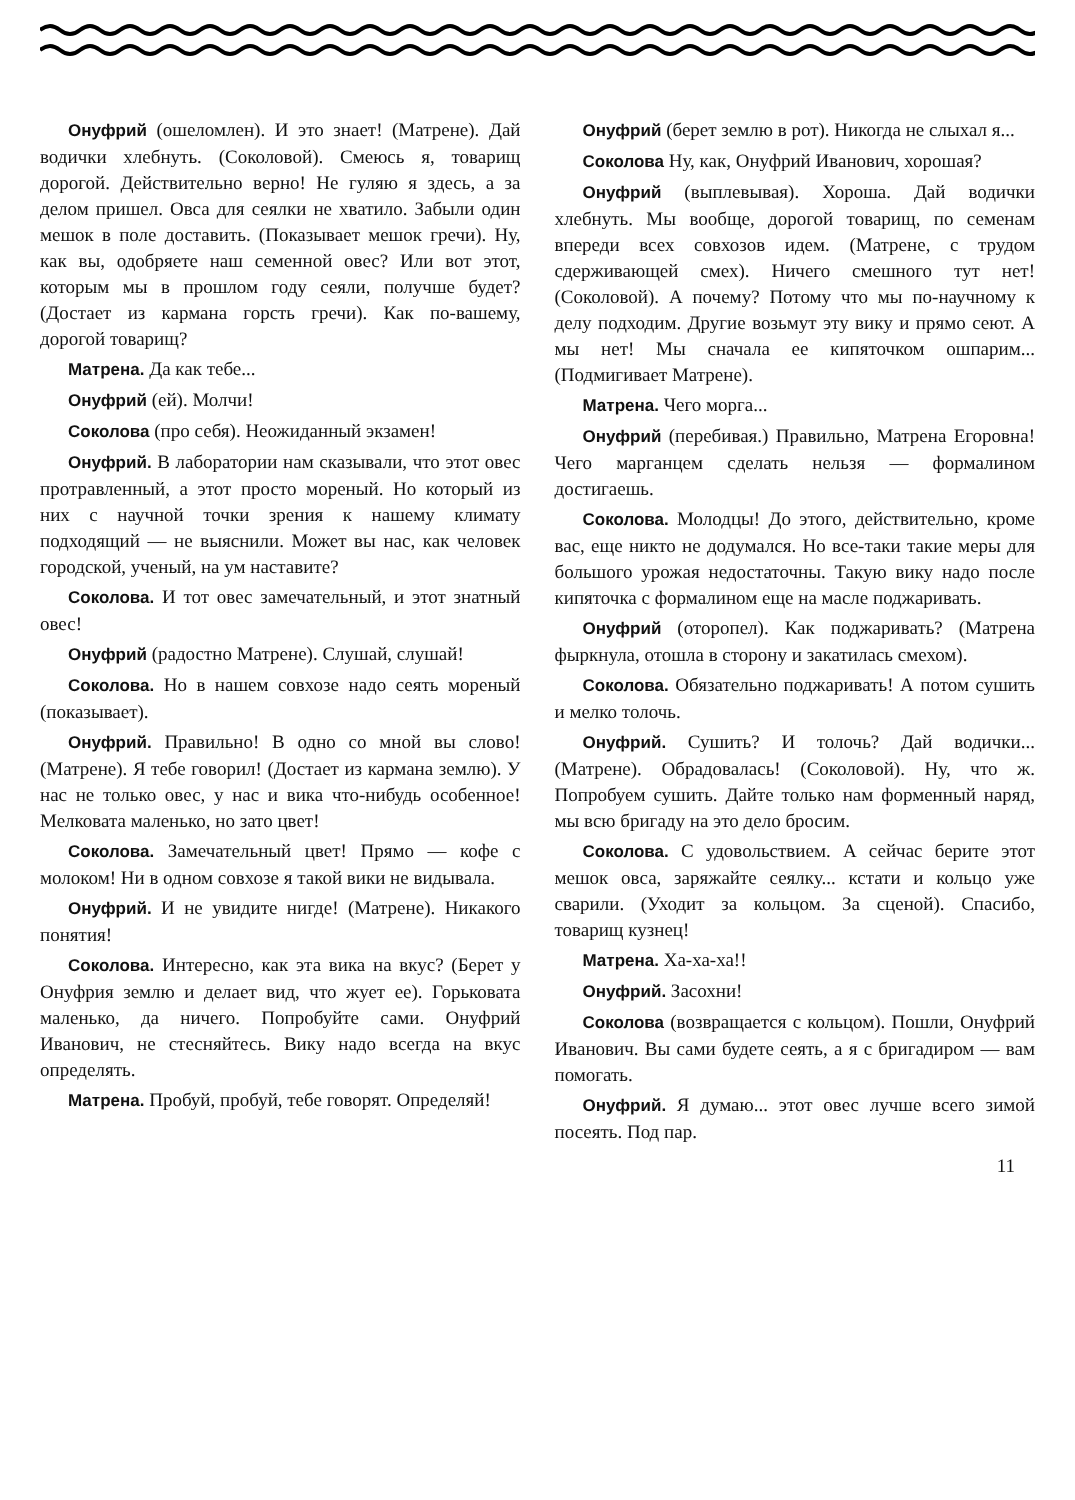Онуфрий (ошеломлен). И это знает! (Матрене). Дай водички хлебнуть. (Соколовой). Смеюсь я, товарищ дорогой. Действительно верно! Не гуляю я здесь, а за делом пришел. Овса для сеялки не хватило. Забыли один мешок в поле доставить. (Показывает мешок гречи). Ну, как вы, одобряете наш семенной овес? Или вот этот, которым мы в прошлом году сеяли, получше будет? (Достает из кармана горсть гречи). Как по-вашему, дорогой товарищ?
Матрена. Да как тебе...
Онуфрий (ей). Молчи!
Соколова (про себя). Неожиданный экзамен!
Онуфрий. В лаборатории нам сказывали, что этот овес протравленный, а этот просто мореный. Но который из них с научной точки зрения к нашему климату подходящий — не выяснили. Может вы нас, как человек городской, ученый, на ум наставите?
Соколова. И тот овес замечательный, и этот знатный овес!
Онуфрий (радостно Матрене). Слушай, слушай!
Соколова. Но в нашем совхозе надо сеять мореный (показывает).
Онуфрий. Правильно! В одно со мной вы слово! (Матрене). Я тебе говорил! (Достает из кармана землю). У нас не только овес, у нас и вика что-нибудь особенное! Мелковата маленько, но зато цвет!
Соколова. Замечательный цвет! Прямо — кофе с молоком! Ни в одном совхозе я такой вики не видывала.
Онуфрий. И не увидите нигде! (Матрене). Никакого понятия!
Соколова. Интересно, как эта вика на вкус? (Берет у Онуфрия землю и делает вид, что жует ее). Горьковата маленько, да ничего. Попробуйте сами. Онуфрий Иванович, не стесняйтесь. Вику надо всегда на вкус определять.
Матрена. Пробуй, пробуй, тебе говорят. Определяй!
Онуфрий (берет землю в рот). Никогда не слыхал я...
Соколова Ну, как, Онуфрий Иванович, хорошая?
Онуфрий (выплевывая). Хороша. Дай водички хлебнуть. Мы вообще, дорогой товарищ, по семенам впереди всех совхозов идем. (Матрене, с трудом сдерживающей смех). Ничего смешного тут нет! (Соколовой). А почему? Потому что мы по-научному к делу подходим. Другие возьмут эту вику и прямо сеют. А мы нет! Мы сначала ее кипяточком ошпарим... (Подмигивает Матрене).
Матрена. Чего морга...
Онуфрий (перебивая.) Правильно, Матрена Егоровна! Чего марганцем сделать нельзя — формалином достигаешь.
Соколова. Молодцы! До этого, действительно, кроме вас, еще никто не додумался. Но все-таки такие меры для большого урожая недостаточны. Такую вику надо после кипяточка с формалином еще на масле поджаривать.
Онуфрий (оторопел). Как поджаривать? (Матрена фыркнула, отошла в сторону и закатилась смехом).
Соколова. Обязательно поджаривать! А потом сушить и мелко толочь.
Онуфрий. Сушить? И толочь? Дай водички... (Матрене). Обрадовалась! (Соколовой). Ну, что ж. Попробуем сушить. Дайте только нам форменный наряд, мы всю бригаду на это дело бросим.
Соколова. С удовольствием. А сейчас берите этот мешок овса, заряжайте сеялку... кстати и кольцо уже сварили. (Уходит за кольцом. За сценой). Спасибо, товарищ кузнец!
Матрена. Ха-ха-ха!!
Онуфрий. Засохни!
Соколова (возвращается с кольцом). Пошли, Онуфрий Иванович. Вы сами будете сеять, а я с бригадиром — вам помогать.
Онуфрий. Я думаю... этот овес лучше всего зимой посеять. Под пар.
11